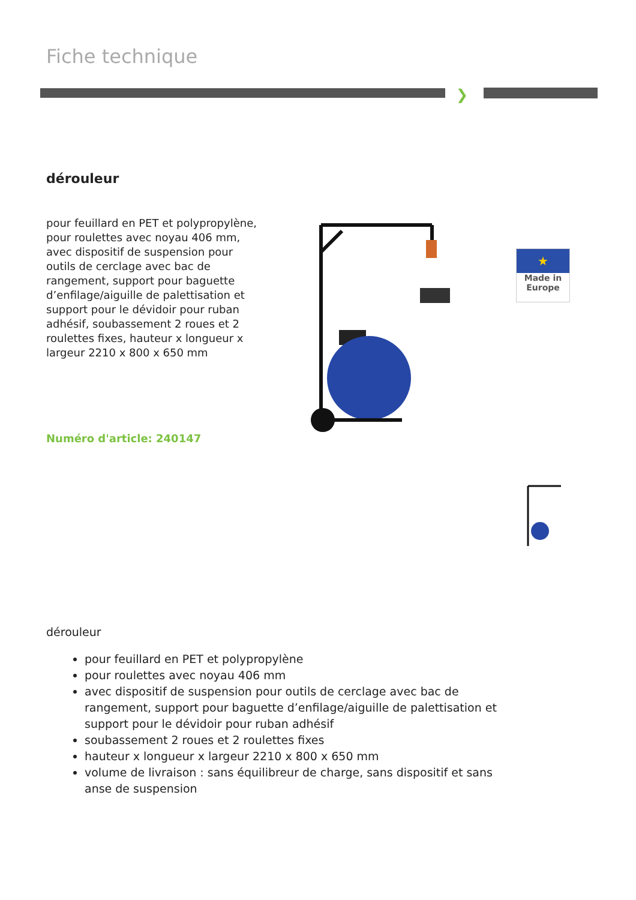Fiche technique
❯
dérouleur
pour feuillard en PET et polypropylène, pour roulettes avec noyau 406 mm, avec dispositif de suspension pour outils de cerclage avec bac de rangement, support pour baguette d’enfilage/aiguille de palettisation et support pour le dévidoir pour ruban adhésif, soubassement 2 roues et 2 roulettes fixes, hauteur x longueur x largeur 2210 x 800 x 650 mm
Numéro d'article: 240147
★
Made in
Europe
dérouleur
pour feuillard en PET et polypropylène
pour roulettes avec noyau 406 mm
avec dispositif de suspension pour outils de cerclage avec bac de rangement, support pour baguette d’enfilage/aiguille de palettisation et support pour le dévidoir pour ruban adhésif
soubassement 2 roues et 2 roulettes fixes
hauteur x longueur x largeur 2210 x 800 x 650 mm
volume de livraison : sans équilibreur de charge, sans dispositif et sans anse de suspension